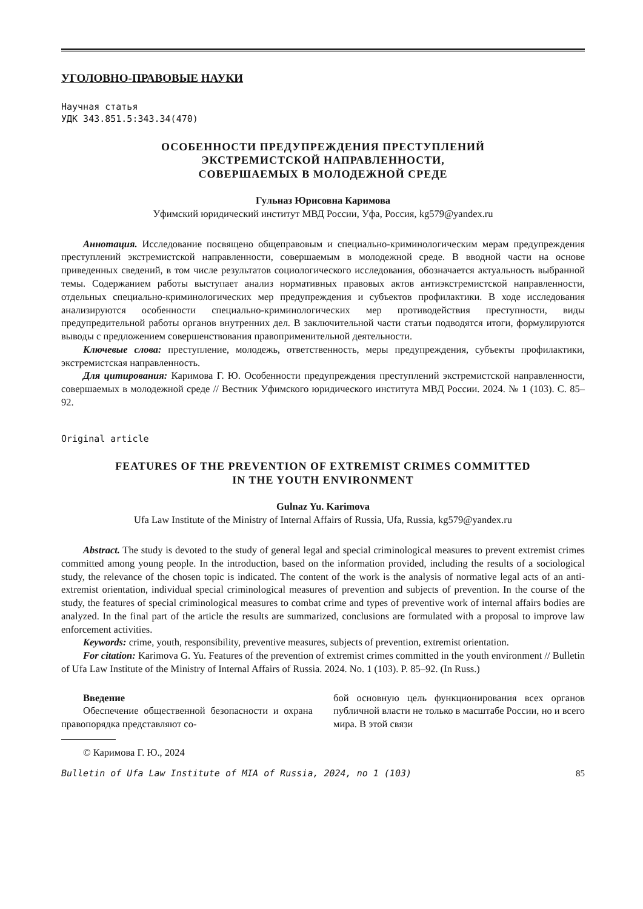УГОЛОВНО-ПРАВОВЫЕ НАУКИ
Научная статья
УДК 343.851.5:343.34(470)
ОСОБЕННОСТИ ПРЕДУПРЕЖДЕНИЯ ПРЕСТУПЛЕНИЙ
ЭКСТРЕМИСТСКОЙ НАПРАВЛЕННОСТИ,
СОВЕРШАЕМЫХ В МОЛОДЕЖНОЙ СРЕДЕ
Гульназ Юрисовна Каримова
Уфимский юридический институт МВД России, Уфа, Россия, kg579@yandex.ru
Аннотация. Исследование посвящено общеправовым и специально-криминологическим мерам предупреждения преступлений экстремистской направленности, совершаемым в молодежной среде. В вводной части на основе приведенных сведений, в том числе результатов социологического исследования, обозначается актуальность выбранной темы. Содержанием работы выступает анализ нормативных правовых актов антиэкстремистской направленности, отдельных специально-криминологических мер предупреждения и субъектов профилактики. В ходе исследования анализируются особенности специально-криминологических мер противодействия преступности, виды предупредительной работы органов внутренних дел. В заключительной части статьи подводятся итоги, формулируются выводы с предложением совершенствования правоприменительной деятельности.
Ключевые слова: преступление, молодежь, ответственность, меры предупреждения, субъекты профилактики, экстремистская направленность.
Для цитирования: Каримова Г. Ю. Особенности предупреждения преступлений экстремистской направленности, совершаемых в молодежной среде // Вестник Уфимского юридического института МВД России. 2024. № 1 (103). С. 85–92.
Original article
FEATURES OF THE PREVENTION OF EXTREMIST CRIMES COMMITTED
IN THE YOUTH ENVIRONMENT
Gulnaz Yu. Karimova
Ufa Law Institute of the Ministry of Internal Affairs of Russia, Ufa, Russia, kg579@yandex.ru
Abstract. The study is devoted to the study of general legal and special criminological measures to prevent extremist crimes committed among young people. In the introduction, based on the information provided, including the results of a sociological study, the relevance of the chosen topic is indicated. The content of the work is the analysis of normative legal acts of an anti-extremist orientation, individual special criminological measures of prevention and subjects of prevention. In the course of the study, the features of special criminological measures to combat crime and types of preventive work of internal affairs bodies are analyzed. In the final part of the article the results are summarized, conclusions are formulated with a proposal to improve law enforcement activities.
Keywords: crime, youth, responsibility, preventive measures, subjects of prevention, extremist orientation.
For citation: Karimova G. Yu. Features of the prevention of extremist crimes committed in the youth environment // Bulletin of Ufa Law Institute of the Ministry of Internal Affairs of Russia. 2024. No. 1 (103). P. 85–92. (In Russ.)
Введение
Обеспечение общественной безопасности и охрана правопорядка представляют со-
бой основную цель функционирования всех органов публичной власти не только в масштабе России, но и всего мира. В этой связи
© Каримова Г. Ю., 2024
Bulletin of Ufa Law Institute of MIA of Russia, 2024, no 1 (103) 85